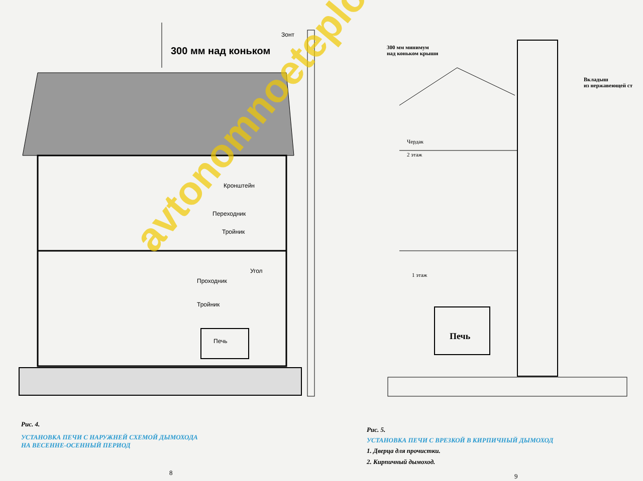Зонт
300 мм над коньком
Кронштейн
Переходник
Тройник
Угол
Проходник
Тройник
Печь
Рис. 4.
УСТАНОВКА ПЕЧИ С НАРУЖНЕЙ СХЕМОЙ ДЫМОХОДА
НА ВЕСЕННЕ-ОСЕННЫЙ ПЕРИОД
8
avtonomnoeteplo.ru
300 мм минимум
над коньком крыши
Вкладыш
из нержавеющей ст
Чердак
2 этаж
1 этаж
Печь
Рис. 5.
УСТАНОВКА ПЕЧИ С ВРЕЗКОЙ В КИРПИЧНЫЙ ДЫМОХОД
1. Дверца для прочистки.
2. Кирпичный дымоход.
9